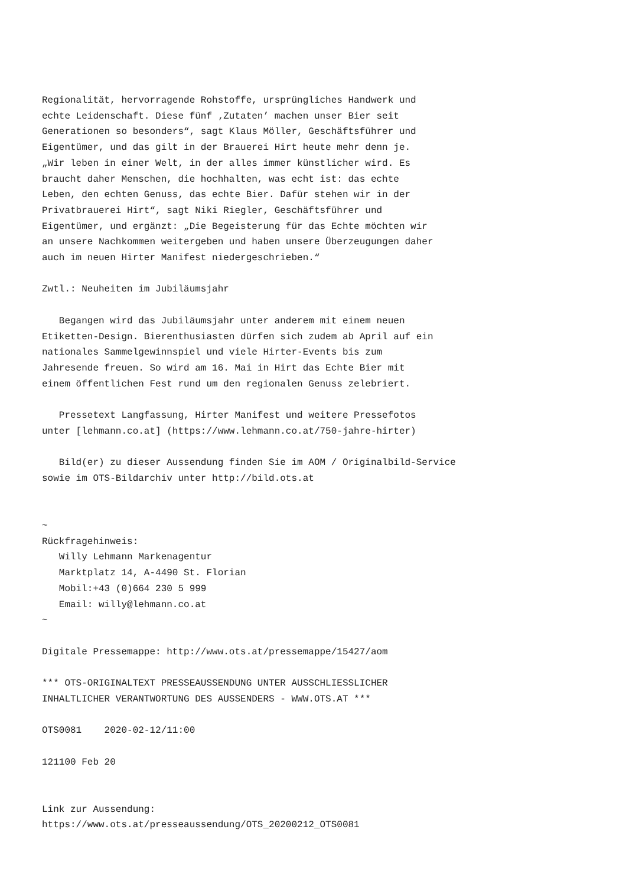Regionalität, hervorragende Rohstoffe, ursprüngliches Handwerk und
echte Leidenschaft. Diese fünf ‚Zutaten’ machen unser Bier seit
Generationen so besonders“, sagt Klaus Möller, Geschäftsführer und
Eigentümer, und das gilt in der Brauerei Hirt heute mehr denn je.
„Wir leben in einer Welt, in der alles immer künstlicher wird. Es
braucht daher Menschen, die hochhalten, was echt ist: das echte
Leben, den echten Genuss, das echte Bier. Dafür stehen wir in der
Privatbrauerei Hirt“, sagt Niki Riegler, Geschäftsführer und
Eigentümer, und ergänzt: „Die Begeisterung für das Echte möchten wir
an unsere Nachkommen weitergeben und haben unsere Überzeugungen daher
auch im neuen Hirter Manifest niedergeschrieben.“

Zwtl.: Neuheiten im Jubiläumsjahr

   Begangen wird das Jubiläumsjahr unter anderem mit einem neuen
Etiketten-Design. Bierenthusiasten dürfen sich zudem ab April auf ein
nationales Sammelgewinnspiel und viele Hirter-Events bis zum
Jahresende freuen. So wird am 16. Mai in Hirt das Echte Bier mit
einem öffentlichen Fest rund um den regionalen Genuss zelebriert.

   Pressetext Langfassung, Hirter Manifest und weitere Pressefotos
unter [lehmann.co.at] (https://www.lehmann.co.at/750-jahre-hirter)

   Bild(er) zu dieser Aussendung finden Sie im AOM / Originalbild-Service
sowie im OTS-Bildarchiv unter http://bild.ots.at


~
Rückfragehinweis:
   Willy Lehmann Markenagentur
   Marktplatz 14, A-4490 St. Florian
   Mobil:+43 (0)664 230 5 999
   Email: willy@lehmann.co.at
~

Digitale Pressemappe: http://www.ots.at/pressemappe/15427/aom

*** OTS-ORIGINALTEXT PRESSEAUSSENDUNG UNTER AUSSCHLIESSLICHER
INHALTLICHER VERANTWORTUNG DES AUSSENDERS - WWW.OTS.AT ***

OTS0081    2020-02-12/11:00

121100 Feb 20


Link zur Aussendung:
https://www.ots.at/presseaussendung/OTS_20200212_OTS0081